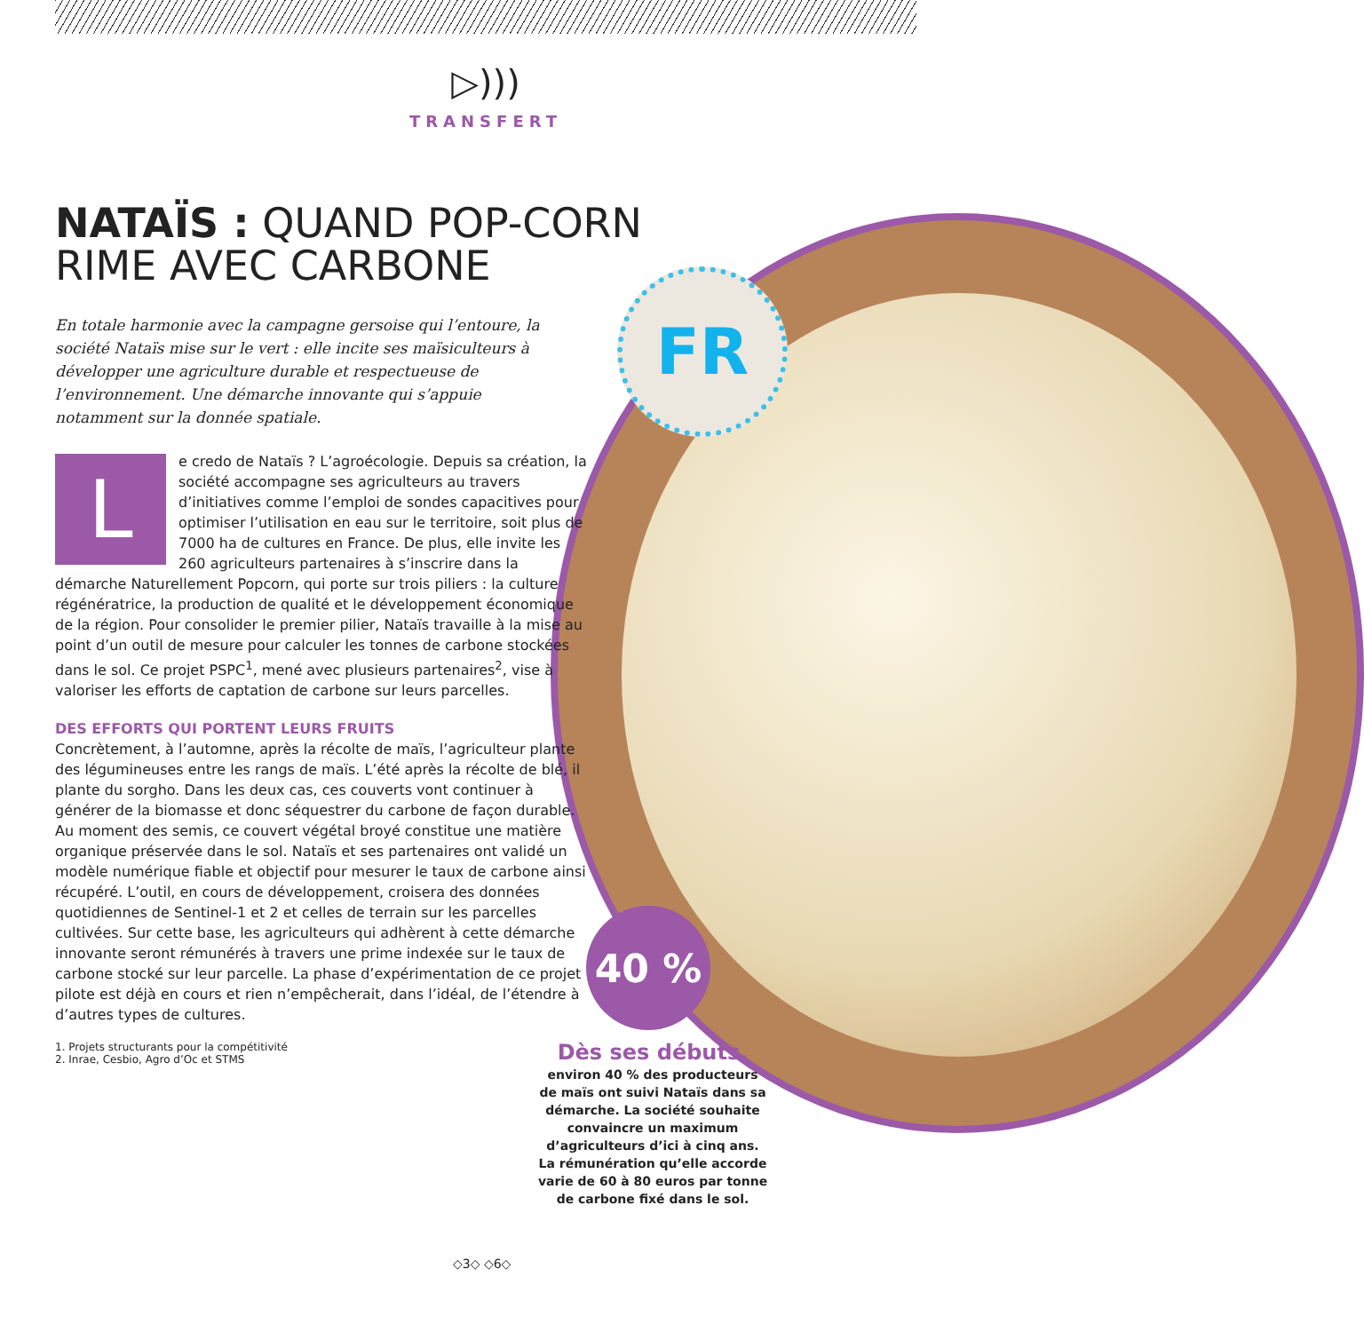FR
40 %
▷)))
TRANSFERT
NATAÏS : QUAND POP-CORN RIME AVEC CARBONE
En totale harmonie avec la campagne gersoise qui l’entoure, la société Nataïs mise sur le vert : elle incite ses maïsiculteurs à développer une agriculture durable et respectueuse de l’environnement. Une démarche innovante qui s’appuie notamment sur la donnée spatiale.
L
e credo de Nataïs ? L’agroécologie. Depuis sa création, la société accompagne ses agriculteurs au travers d’initiatives comme l’emploi de sondes capacitives pour optimiser l’utilisation en eau sur le territoire, soit plus de 7000 ha de cultures en France. De plus, elle invite les 260 agriculteurs partenaires à s’inscrire dans la démarche Naturellement Popcorn, qui porte sur trois piliers : la culture régénératrice, la production de qualité et le développement économique de la région. Pour consolider le premier pilier, Nataïs travaille à la mise au point d’un outil de mesure pour calculer les tonnes de carbone stockées dans le sol. Ce projet PSPC<sup>1</sup>, mené avec plusieurs partenaires<sup>2</sup>, vise à valoriser les efforts de captation de carbone sur leurs parcelles.
DES EFFORTS QUI PORTENT LEURS FRUITS
Concrètement, à l’automne, après la récolte de maïs, l’agriculteur plante des légumineuses entre les rangs de maïs. L’été après la récolte de blé, il plante du sorgho. Dans les deux cas, ces couverts vont continuer à générer de la biomasse et donc séquestrer du carbone de façon durable. Au moment des semis, ce couvert végétal broyé constitue une matière organique préservée dans le sol. Nataïs et ses partenaires ont validé un modèle numérique fiable et objectif pour mesurer le taux de carbone ainsi récupéré. L’outil, en cours de développement, croisera des données quotidiennes de Sentinel-1 et 2 et celles de terrain sur les parcelles cultivées. Sur cette base, les agriculteurs qui adhèrent à cette démarche innovante seront rémunérés à travers une prime indexée sur le taux de carbone stocké sur leur parcelle. La phase d’expérimentation de ce projet pilote est déjà en cours et rien n’empêcherait, dans l’idéal, de l’étendre à d’autres types de cultures.
1. Projets structurants pour la compétitivité
2. Inrae, Cesbio, Agro d’Oc et STMS
Dès ses débuts,
environ 40 % des producteurs de maïs ont suivi Nataïs dans sa démarche. La société souhaite convaincre un maximum d’agriculteurs d’ici à cinq ans. La rémunération qu’elle accorde varie de 60 à 80 euros par tonne de carbone fixé dans le sol.
◇3◇ ◇6◇